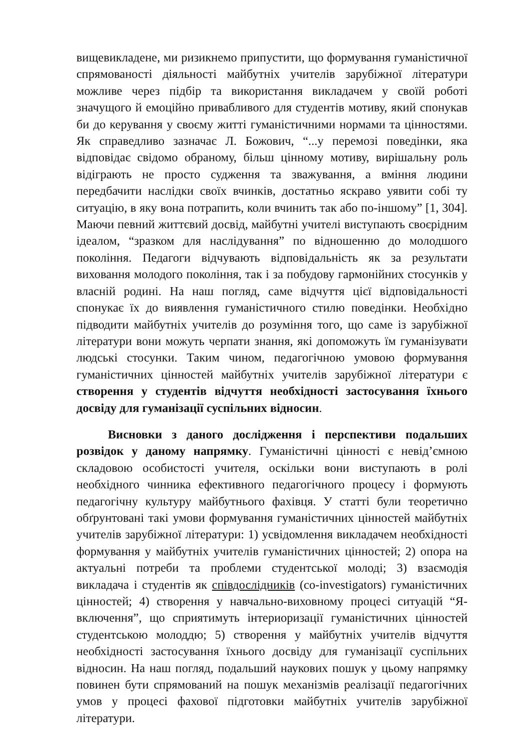вищевикладене, ми ризикнемо припустити, що формування гуманістичної спрямованості діяльності майбутніх учителів зарубіжної літератури можливе через підбір та використання викладачем у своїй роботі значущого й емоційно привабливого для студентів мотиву, який спонукав би до керування у своєму житті гуманістичними нормами та цінностями. Як справедливо зазначає Л. Божович, “...у перемозі поведінки, яка відповідає свідомо обраному, більш цінному мотиву, вирішальну роль відіграють не просто судження та зважування, а вміння людини передбачити наслідки своїх вчинків, достатньо яскраво уявити собі ту ситуацію, в яку вона потрапить, коли вчинить так або по-іншому” [1, 304]. Маючи певний життєвий досвід, майбутні учителі виступають своєрідним ідеалом, “зразком для наслідування” по відношенню до молодшого покоління. Педагоги відчувають відповідальність як за результати виховання молодого покоління, так і за побудову гармонійних стосунків у власній родині. На наш погляд, саме відчуття цієї відповідальності спонукає їх до виявлення гуманістичного стилю поведінки. Необхідно підводити майбутніх учителів до розуміння того, що саме із зарубіжної літератури вони можуть черпати знання, які допоможуть їм гуманізувати людські стосунки. Таким чином, педагогічною умовою формування гуманістичних цінностей майбутніх учителів зарубіжної літератури є створення у студентів відчуття необхідності застосування їхнього досвіду для гуманізації суспільних відносин.
Висновки з даного дослідження і перспективи подальших розвідок у даному напрямку. Гуманістичні цінності є невід’ємною складовою особистості учителя, оскільки вони виступають в ролі необхідного чинника ефективного педагогічного процесу і формують педагогічну культуру майбутнього фахівця. У статті були теоретично обґрунтовані такі умови формування гуманістичних цінностей майбутніх учителів зарубіжної літератури: 1) усвідомлення викладачем необхідності формування у майбутніх учителів гуманістичних цінностей; 2) опора на актуальні потреби та проблеми студентської молоді; 3) взаємодія викладача і студентів як співдослідників (co-investigators) гуманістичних цінностей; 4) створення у навчально-виховному процесі ситуацій “Я-включення”, що сприятимуть інтериоризації гуманістичних цінностей студентською молоддю; 5) створення у майбутніх учителів відчуття необхідності застосування їхнього досвіду для гуманізації суспільних відносин. На наш погляд, подальший наукових пошук у цьому напрямку повинен бути спрямований на пошук механізмів реалізації педагогічних умов у процесі фахової підготовки майбутніх учителів зарубіжної літератури.